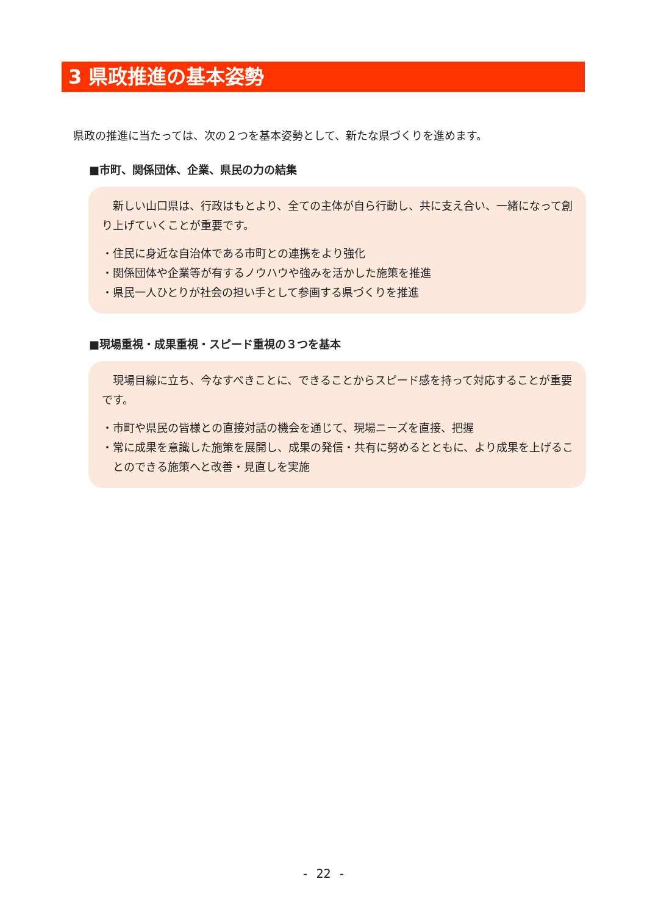3 県政推進の基本姿勢
県政の推進に当たっては、次の２つを基本姿勢として、新たな県づくりを進めます。
■市町、関係団体、企業、県民の力の結集
新しい山口県は、行政はもとより、全ての主体が自ら行動し、共に支え合い、一緒になって創り上げていくことが重要です。
・住民に身近な自治体である市町との連携をより強化
・関係団体や企業等が有するノウハウや強みを活かした施策を推進
・県民一人ひとりが社会の担い手として参画する県づくりを推進
■現場重視・成果重視・スピード重視の３つを基本
現場目線に立ち、今なすべきことに、できることからスピード感を持って対応することが重要です。
・市町や県民の皆様との直接対話の機会を通じて、現場ニーズを直接、把握
・常に成果を意識した施策を展開し、成果の発信・共有に努めるとともに、より成果を上げることのできる施策へと改善・見直しを実施
- 22 -